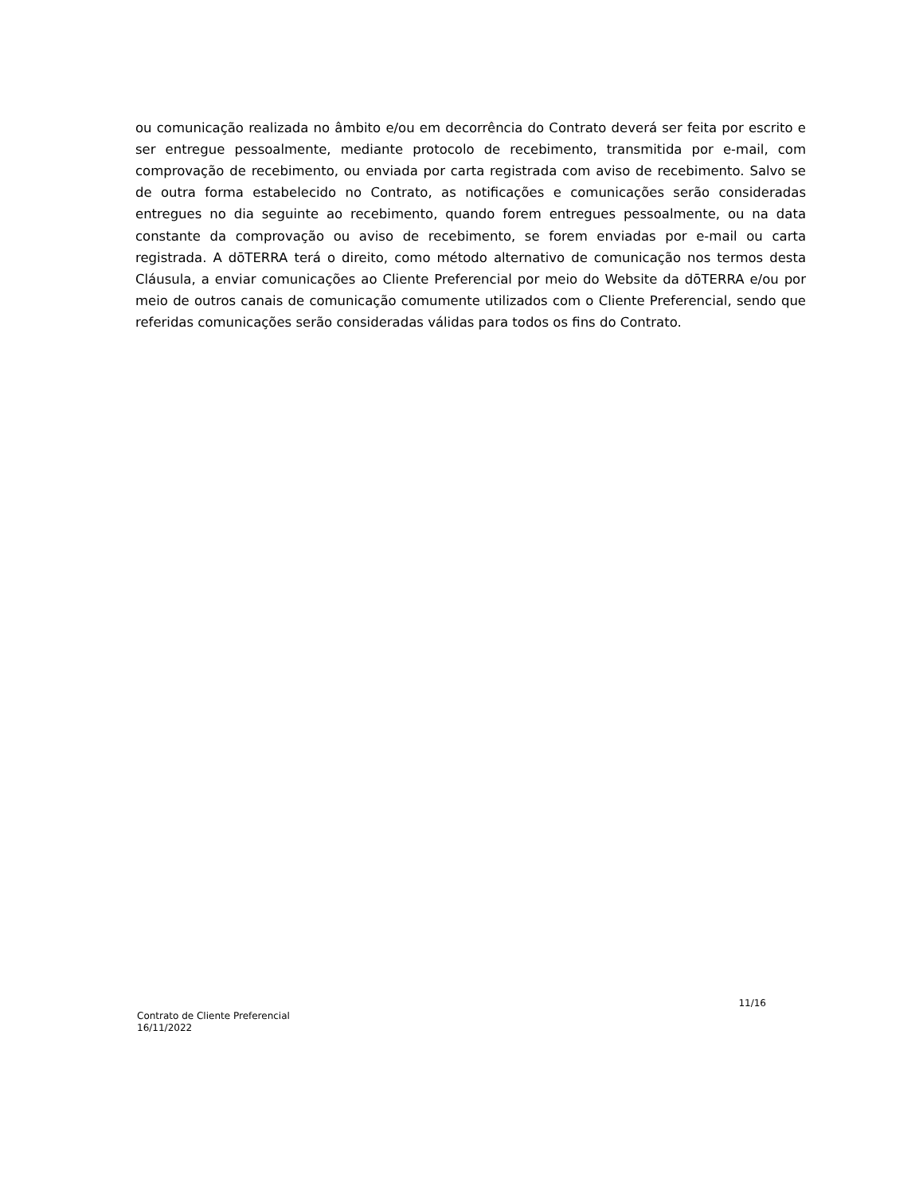ou comunicação realizada no âmbito e/ou em decorrência do Contrato deverá ser feita por escrito e ser entregue pessoalmente, mediante protocolo de recebimento, transmitida por e-mail, com comprovação de recebimento, ou enviada por carta registrada com aviso de recebimento. Salvo se de outra forma estabelecido no Contrato, as notificações e comunicações serão consideradas entregues no dia seguinte ao recebimento, quando forem entregues pessoalmente, ou na data constante da comprovação ou aviso de recebimento, se forem enviadas por e-mail ou carta registrada. A dōTERRA terá o direito, como método alternativo de comunicação nos termos desta Cláusula, a enviar comunicações ao Cliente Preferencial por meio do Website da dōTERRA e/ou por meio de outros canais de comunicação comumente utilizados com o Cliente Preferencial, sendo que referidas comunicações serão consideradas válidas para todos os fins do Contrato.
Contrato de Cliente Preferencial
16/11/2022
11/16